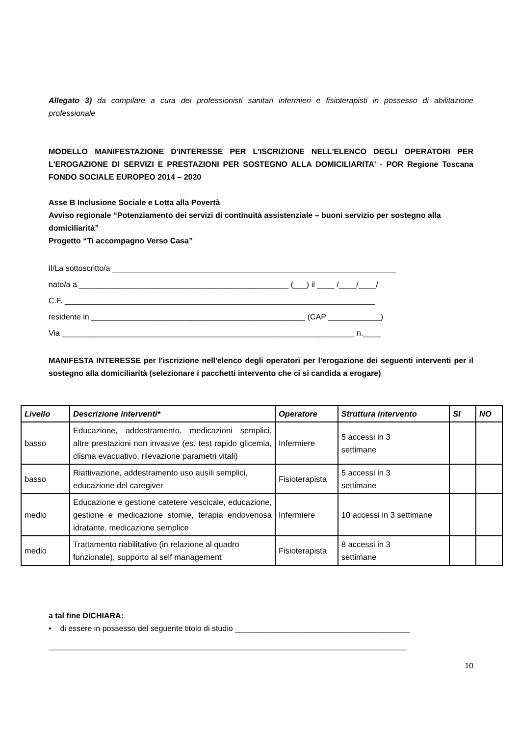Allegato 3) da compilare a cura dei professionisti sanitari infermieri e fisioterapisti in possesso di abilitazione professionale
MODELLO MANIFESTAZIONE D'INTERESSE PER L'ISCRIZIONE NELL'ELENCO DEGLI OPERATORI PER L'EROGAZIONE DI SERVIZI E PRESTAZIONI PER SOSTEGNO ALLA DOMICILIARITA' - POR Regione Toscana FONDO SOCIALE EUROPEO 2014 – 2020
Asse B Inclusione Sociale e Lotta alla Povertà
Avviso regionale “Potenziamento dei servizi di continuità assistenziale – buoni servizio per sostegno alla domiciliarità”
Progetto “Ti accompagno Verso Casa”
Il/La sottoscritto/a _________________________________________________________________
nato/a a ________________________________________________ (___) il ____ /____/____/
C.F. _______________________________________________________________________
residente in _________________________________________________ (CAP ____________)
Via ___________________________________________________________________ n.____
MANIFESTA INTERESSE per l'iscrizione nell'elenco degli operatori per l'erogazione dei seguenti interventi per il sostegno alla domiciliarità (selezionare i pacchetti intervento che ci si candida a erogare)
| Livello | Descrizione interventi* | Operatore | Struttura intervento | SI | NO |
| --- | --- | --- | --- | --- | --- |
| basso | Educazione, addestramento, medicazioni semplici, altre prestazioni non invasive (es. test rapido glicemia, clisma evacuativo, rilevazione parametri vitali) | Infermiere | 5 accessi in 3 settimane | | |
| basso | Riattivazione, addestramento uso ausili semplici, educazione del caregiver | Fisioterapista | 5 accessi in 3 settimane | | |
| medio | Educazione e gestione catetere vescicale, educazione, gestione e medicazione stomie, terapia endovenosa idratante, medicazione semplice | Infermiere | 10 accessi in 3 settimane | | |
| medio | Trattamento riabilitativo (in relazione al quadro funzionale), supporto al self management | Fisioterapista | 8 accessi in 3 settimane | | |
a tal fine DICHIARA:
• di essere in possesso del seguente titolo di studio ________________________________________
__________________________________________________________________________________
10